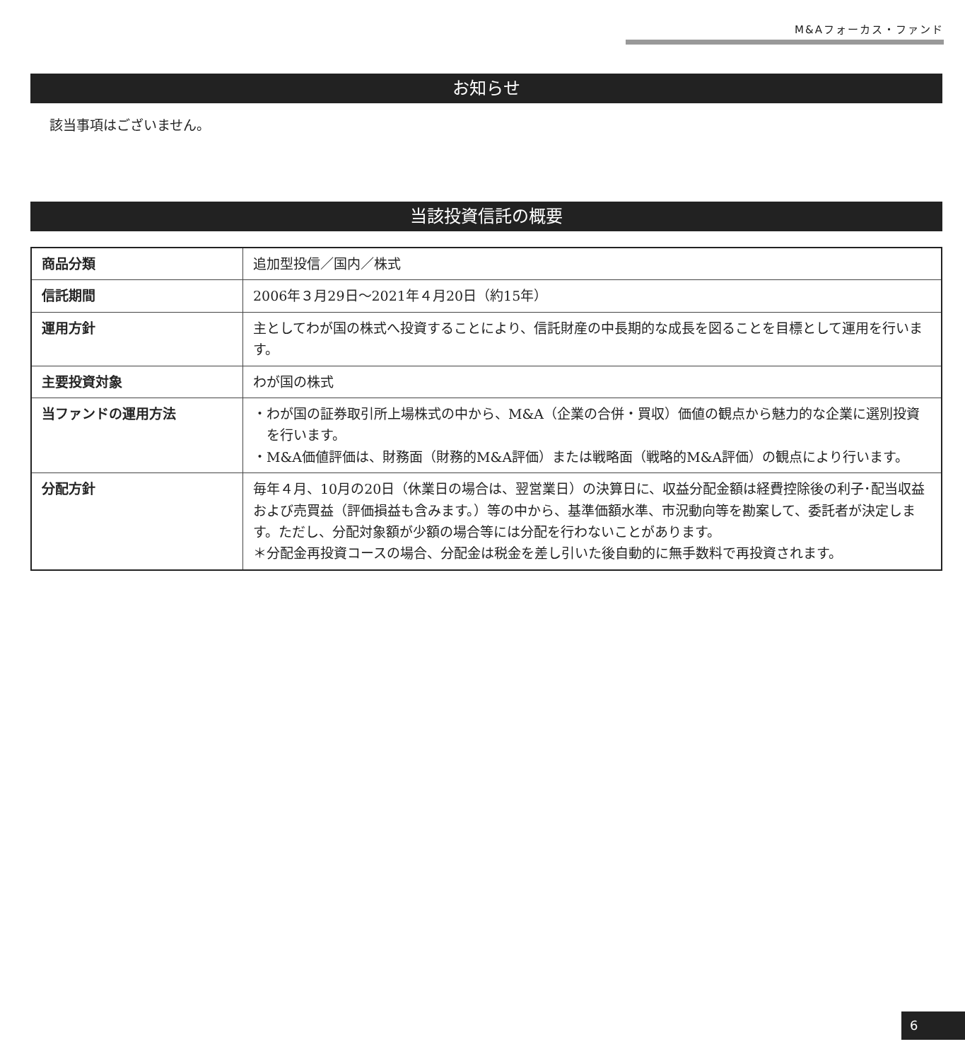M&Aフォーカス・ファンド
お知らせ
該当事項はございません。
当該投資信託の概要
| 商品分類 | 追加型投信／国内／株式 |
| 信託期間 | 2006年３月29日～2021年４月20日（約15年） |
| 運用方針 | 主としてわが国の株式へ投資することにより、信託財産の中長期的な成長を図ることを目標として運用を行います。 |
| 主要投資対象 | わが国の株式 |
| 当ファンドの運用方法 | ・わが国の証券取引所上場株式の中から、M&A（企業の合併・買収）価値の観点から魅力的な企業に選別投資を行います。 ・M&A価値評価は、財務面（財務的M&A評価）または戦略面（戦略的M&A評価）の観点により行います。 |
| 分配方針 | 毎年４月、10月の20日（休業日の場合は、翌営業日）の決算日に、収益分配金額は経費控除後の利子･配当収益および売買益（評価損益も含みます。）等の中から、基準価額水準、市況動向等を勘案して、委託者が決定します。ただし、分配対象額が少額の場合等には分配を行わないことがあります。 ＊分配金再投資コースの場合、分配金は税金を差し引いた後自動的に無手数料で再投資されます。 |
6